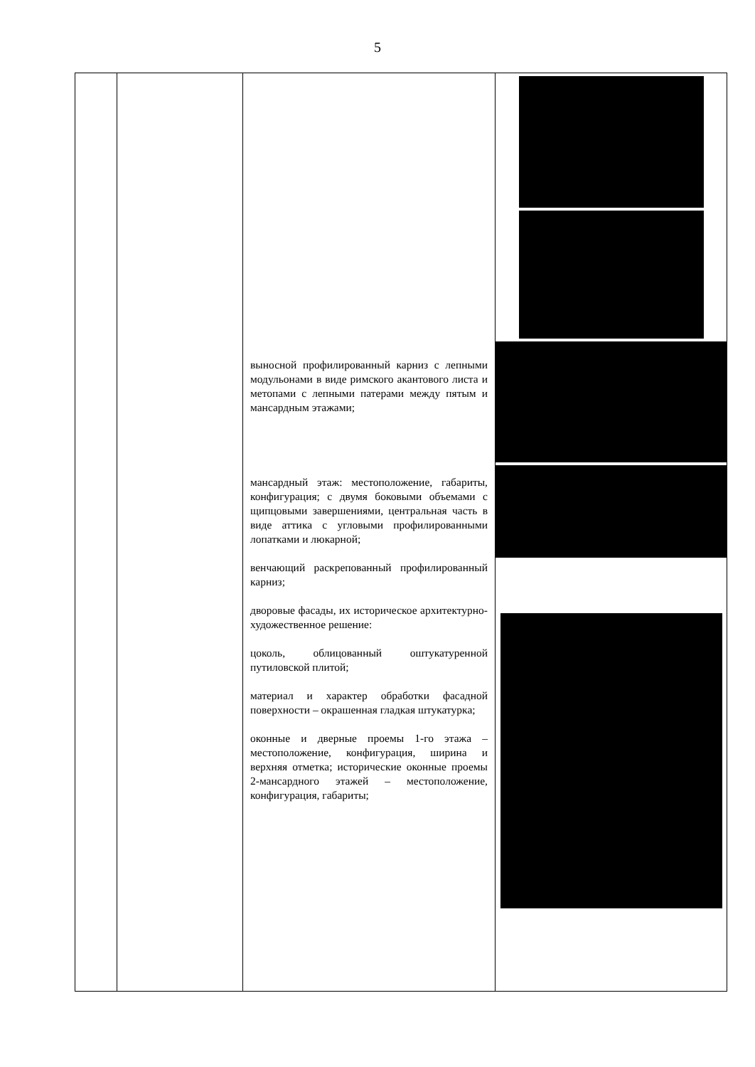5
| | | выносной профилированный карниз с лепными модульонами в виде римского акантового листа и метопами с лепными патерами между пятым и мансардным этажами; мансардный этаж: местоположение, габариты, конфигурация; с двумя боковыми объемами с щипцовыми завершениями, центральная часть в виде аттика с угловыми профилированными лопатками и люкарной; венчающий раскрепованный профилированный карниз; дворовые фасады, их историческое архитектурно-художественное решение: цоколь, облицованный оштукатуренной путиловской плитой; материал и характер обработки фасадной поверхности – окрашенная гладкая штукатурка; оконные и дверные проемы 1-го этажа – местоположение, конфигурация, ширина и верхняя отметка; исторические оконные проемы 2-мансардного этажей – местоположение, конфигурация, габариты; | |